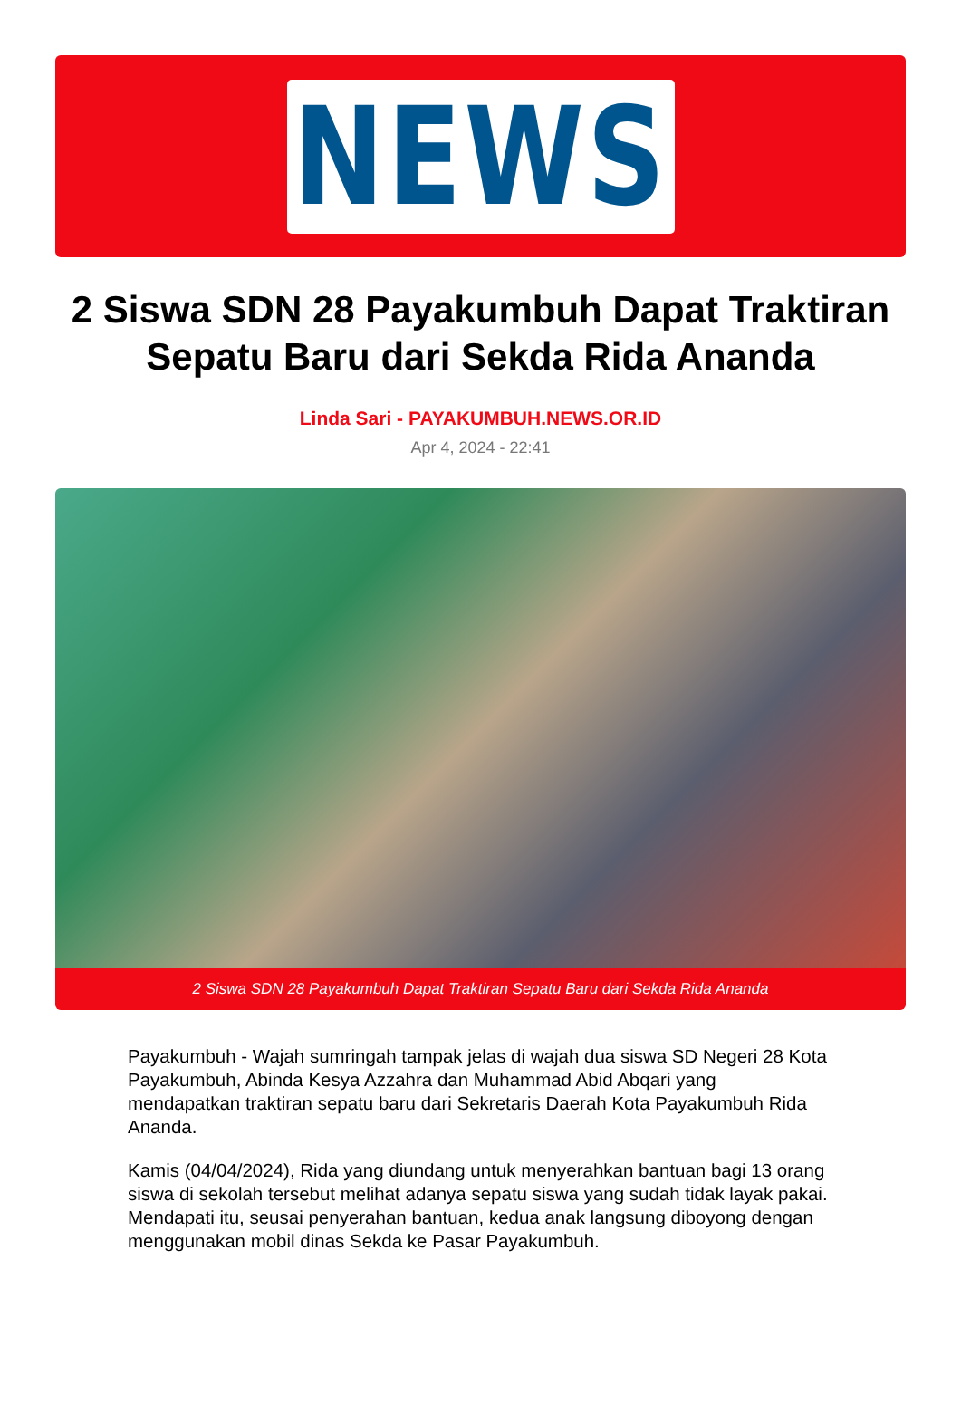NEWS
2 Siswa SDN 28 Payakumbuh Dapat Traktiran Sepatu Baru dari Sekda Rida Ananda
Linda Sari - PAYAKUMBUH.NEWS.OR.ID
Apr 4, 2024 - 22:41
2 Siswa SDN 28 Payakumbuh Dapat Traktiran Sepatu Baru dari Sekda Rida Ananda
Payakumbuh - Wajah sumringah tampak jelas di wajah dua siswa SD Negeri 28 Kota Payakumbuh, Abinda Kesya Azzahra dan Muhammad Abid Abqari yang mendapatkan traktiran sepatu baru dari Sekretaris Daerah Kota Payakumbuh Rida Ananda.
Kamis (04/04/2024), Rida yang diundang untuk menyerahkan bantuan bagi 13 orang siswa di sekolah tersebut melihat adanya sepatu siswa yang sudah tidak layak pakai. Mendapati itu, seusai penyerahan bantuan, kedua anak langsung diboyong dengan menggunakan mobil dinas Sekda ke Pasar Payakumbuh.